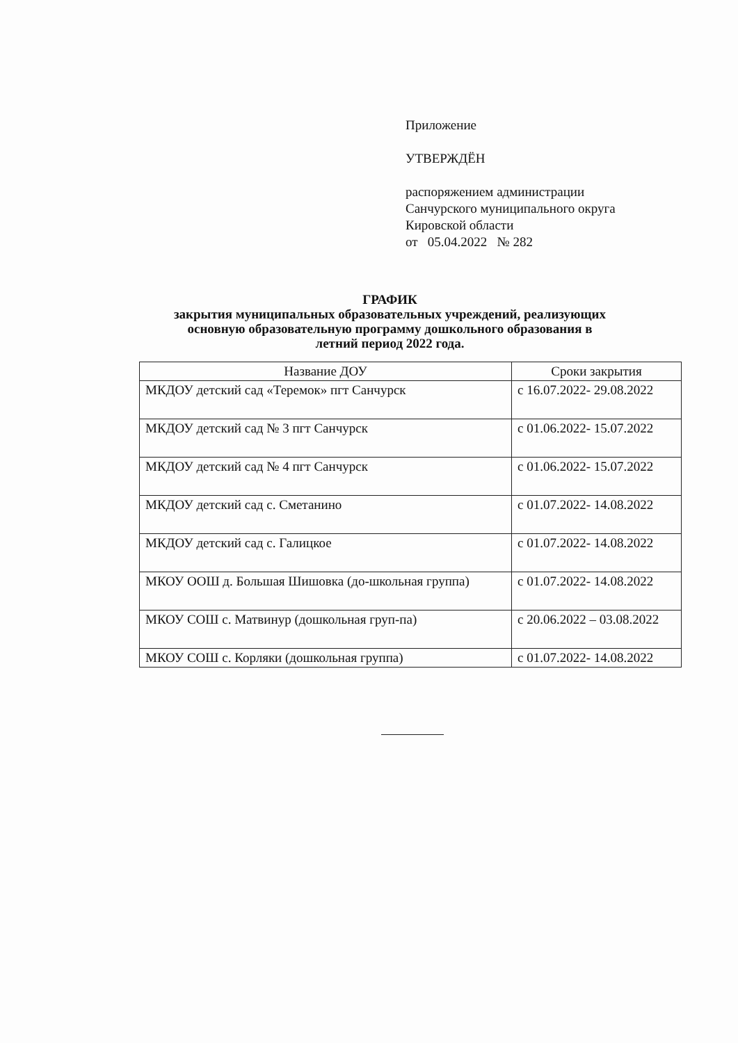Приложение
УТВЕРЖДЁН
распоряжением администрации
Санчурского муниципального округа
Кировской области
от 05.04.2022 № 282
ГРАФИК
закрытия муниципальных образовательных учреждений, реализующих
основную образовательную программу дошкольного образования в
летний период 2022 года.
| Название ДОУ | Сроки закрытия |
| --- | --- |
| МКДОУ детский сад «Теремок» пгт Санчурск | с 16.07.2022- 29.08.2022 |
| МКДОУ детский сад № 3 пгт Санчурск | с 01.06.2022- 15.07.2022 |
| МКДОУ детский сад № 4 пгт Санчурск | с 01.06.2022- 15.07.2022 |
| МКДОУ детский сад с. Сметанино | с 01.07.2022- 14.08.2022 |
| МКДОУ детский сад с. Галицкое | с 01.07.2022- 14.08.2022 |
| МКОУ ООШ д. Большая Шишовка (до-школьная группа) | с 01.07.2022- 14.08.2022 |
| МКОУ СОШ с. Матвинур (дошкольная груп-па) | с 20.06.2022 – 03.08.2022 |
| МКОУ СОШ с. Корляки (дошкольная группа) | с 01.07.2022- 14.08.2022 |